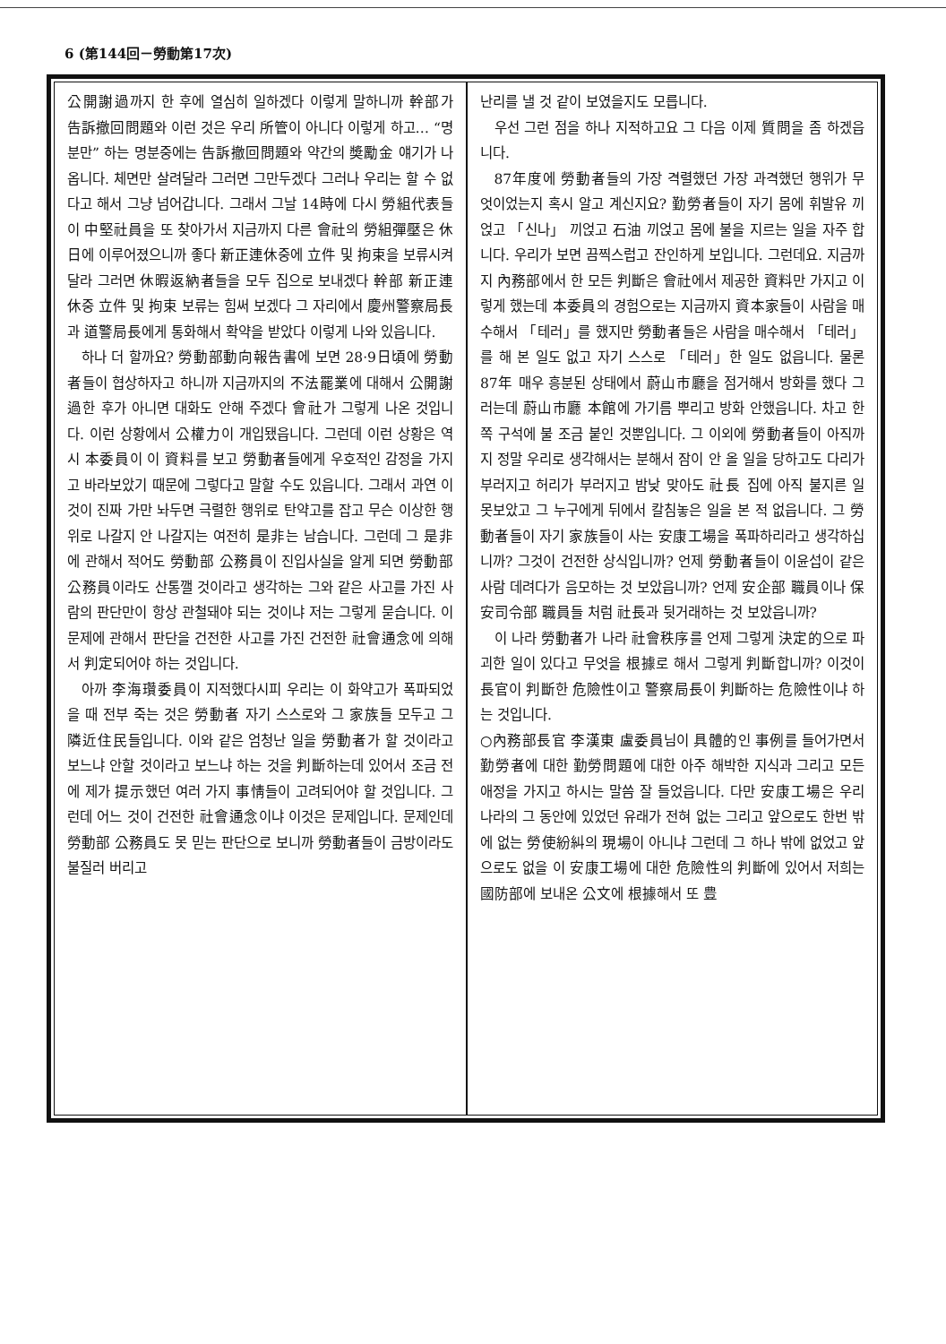6 (第144回－勞動第17次)
公開謝過까지 한 후에 열심히 일하겠다 이렇게 말하니까 幹部가 告訴撤回問題와 이런 것은 우리 所管이 아니다 이렇게 하고… “명분만” 하는 명분중에는 告訴撤回問題와 약간의 奬勵金 얘기가 나옵니다. 체면만 살려달라 그러면 그만두겠다 그러나 우리는 할 수 없다고 해서 그냥 넘어갑니다. 그래서 그날 14時에 다시 勞組代表들이 中堅社員을 또 찾아가서 지금까지 다른 會社의 勞組彈壓은 休日에 이루어졌으니까 좋다 新正連休중에 立件 및 拘束을 보류시켜달라 그러면 休暇返納者들을 모두 집으로 보내겠다 幹部 新正連休중 立件 및 拘束 보류는 힘써 보겠다 그 자리에서 慶州警察局長과 道警局長에게 통화해서 확약을 받았다 이렇게 나와 있읍니다.
하나 더 할까요? 勞動部動向報告書에 보면 28·9日頃에 勞動者들이 협상하자고 하니까 지금까지의 不法罷業에 대해서 公開謝過한 후가 아니면 대화도 안해 주겠다 會社가 그렇게 나온 것입니다. 이런 상황에서 公權力이 개입됐읍니다. 그런데 이런 상황은 역시 本委員이 이 資料를 보고 勞動者들에게 우호적인 감정을 가지고 바라보았기 때문에 그렇다고 말할 수도 있읍니다. 그래서 과연 이것이 진짜 가만 놔두면 극렬한 행위로 탄약고를 잡고 무슨 이상한 행위로 나갈지 안 나갈지는 여전히 是非는 남습니다. 그런데 그 是非에 관해서 적어도 勞動部 公務員이 진입사실을 알게 되면 勞動部 公務員이라도 산통깰 것이라고 생각하는 그와 같은 사고를 가진 사람의 판단만이 항상 관철돼야 되는 것이냐 저는 그렇게 묻습니다. 이 문제에 관해서 판단을 건전한 사고를 가진 건전한 社會通念에 의해서 判定되어야 하는 것입니다.
아까 李海瓚委員이 지적했다시피 우리는 이 화약고가 폭파되었을 때 전부 죽는 것은 勞動者 자기 스스로와 그 家族들 모두고 그 隣近住民들입니다. 이와 같은 엄청난 일을 勞動者가 할 것이라고 보느냐 안할 것이라고 보느냐 하는 것을 判斷하는데 있어서 조금 전에 제가 提示했던 여러 가지 事情들이 고려되어야 할 것입니다. 그런데 어느 것이 건전한 社會通念이냐 이것은 문제입니다. 문제인데 勞動部 公務員도 못 믿는 판단으로 보니까 勞動者들이 금방이라도 불질러 버리고
난리를 낼 것 같이 보였을지도 모릅니다.
우선 그런 점을 하나 지적하고요 그 다음 이제 質問을 좀 하겠읍니다.
87年度에 勞動者들의 가장 격렬했던 가장 과격했던 행위가 무엇이었는지 혹시 알고 계신지요? 勤勞者들이 자기 몸에 휘발유 끼얹고 「신나」 끼얹고 石油 끼얹고 몸에 불을 지르는 일을 자주 합니다. 우리가 보면 끔찍스럽고 잔인하게 보입니다. 그런데요. 지금까지 內務部에서 한 모든 判斷은 會社에서 제공한 資料만 가지고 이렇게 했는데 本委員의 경험으로는 지금까지 資本家들이 사람을 매수해서 「테러」를 했지만 勞動者들은 사람을 매수해서 「테러」를 해 본 일도 없고 자기 스스로 「테러」한 일도 없읍니다. 물론 87年 매우 흥분된 상태에서 蔚山市廳을 점거해서 방화를 했다 그러는데 蔚山市廳 本館에 가기름 뿌리고 방화 안했읍니다. 차고 한쪽 구석에 불 조금 붙인 것뿐입니다. 그 이외에 勞動者들이 아직까지 정말 우리로 생각해서는 분해서 잠이 안 올 일을 당하고도 다리가 부러지고 허리가 부러지고 밤낮 맞아도 社長 집에 아직 불지른 일 못보았고 그 누구에게 뒤에서 칼침놓은 일을 본 적 없읍니다. 그 勞動者들이 자기 家族들이 사는 安康工場을 폭파하리라고 생각하십니까? 그것이 건전한 상식입니까? 언제 勞動者들이 이윤섭이 같은 사람 데려다가 음모하는 것 보았읍니까? 언제 安企部 職員이나 保安司令部 職員들 처럼 社長과 뒷거래하는 것 보았읍니까?
이 나라 勞動者가 나라 社會秩序를 언제 그렇게 決定的으로 파괴한 일이 있다고 무엇을 根據로 해서 그렇게 判斷합니까? 이것이 長官이 判斷한 危險性이고 警察局長이 判斷하는 危險性이냐 하는 것입니다.
○內務部長官 李漢東 盧委員님이 具體的인 事例를 들어가면서 勤勞者에 대한 勤勞問題에 대한 아주 해박한 지식과 그리고 모든 애정을 가지고 하시는 말씀 잘 들었읍니다. 다만 安康工場은 우리나라의 그 동안에 있었던 유래가 전혀 없는 그리고 앞으로도 한번 밖에 없는 勞使紛糾의 現場이 아니냐 그런데 그 하나 밖에 없었고 앞으로도 없을 이 安康工場에 대한 危險性의 判斷에 있어서 저희는 國防部에 보내온 公文에 根據해서 또 豊